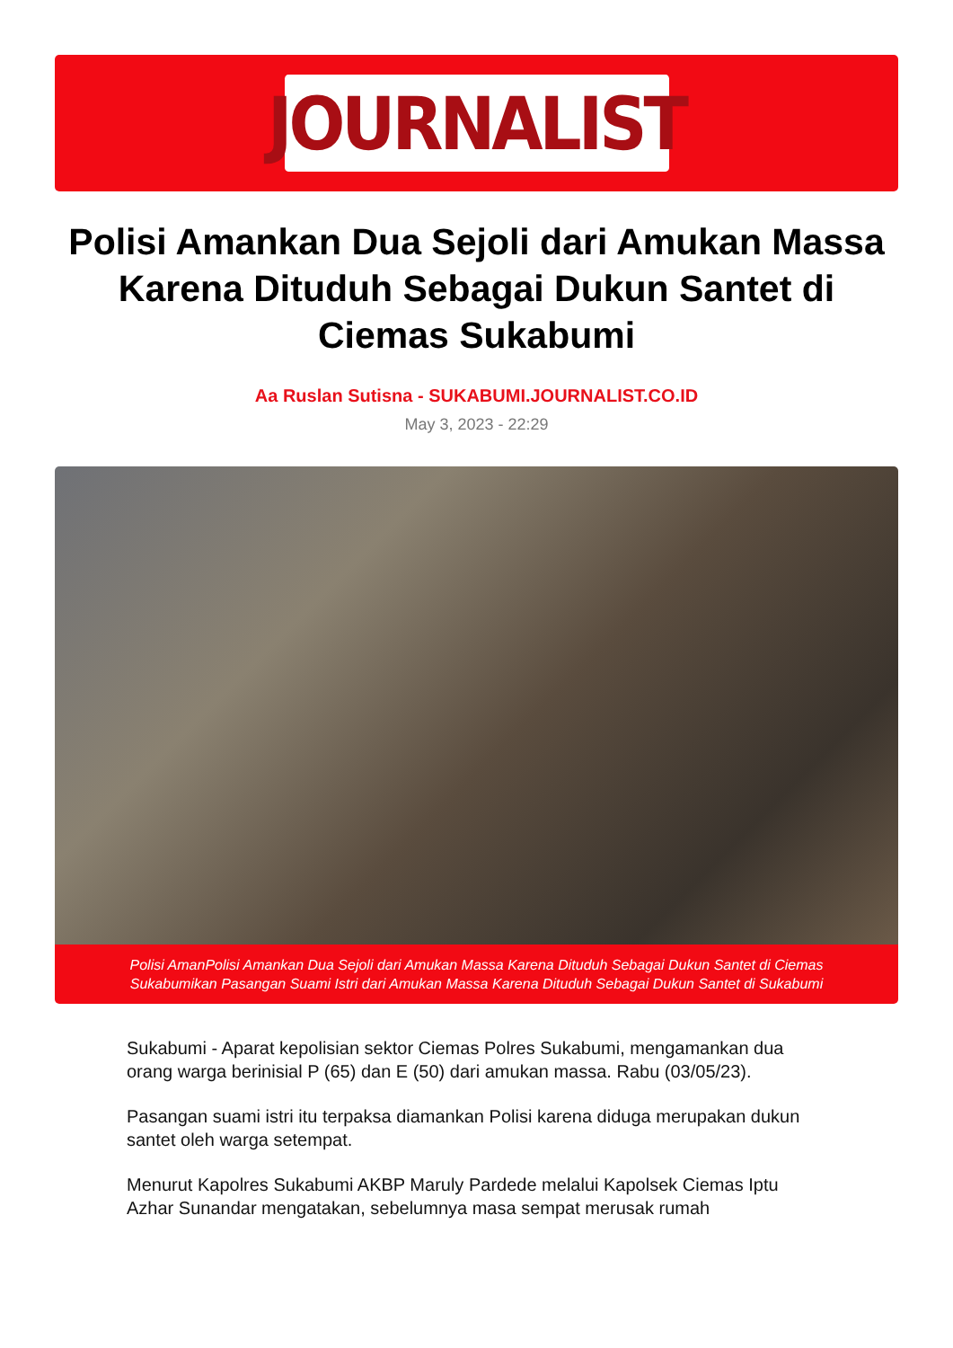JOURNALIST
Polisi Amankan Dua Sejoli dari Amukan Massa Karena Dituduh Sebagai Dukun Santet di Ciemas Sukabumi
Aa Ruslan Sutisna - SUKABUMI.JOURNALIST.CO.ID
May 3, 2023 - 22:29
Polisi AmanPolisi Amankan Dua Sejoli dari Amukan Massa Karena Dituduh Sebagai Dukun Santet di Ciemas Sukabumikan Pasangan Suami Istri dari Amukan Massa Karena Dituduh Sebagai Dukun Santet di Sukabumi
Sukabumi - Aparat kepolisian sektor Ciemas Polres Sukabumi, mengamankan dua orang warga berinisial P (65) dan E (50) dari amukan massa. Rabu (03/05/23).
Pasangan suami istri itu terpaksa diamankan Polisi karena diduga merupakan dukun santet oleh warga setempat.
Menurut Kapolres Sukabumi AKBP Maruly Pardede melalui Kapolsek Ciemas Iptu Azhar Sunandar mengatakan, sebelumnya masa sempat merusak rumah